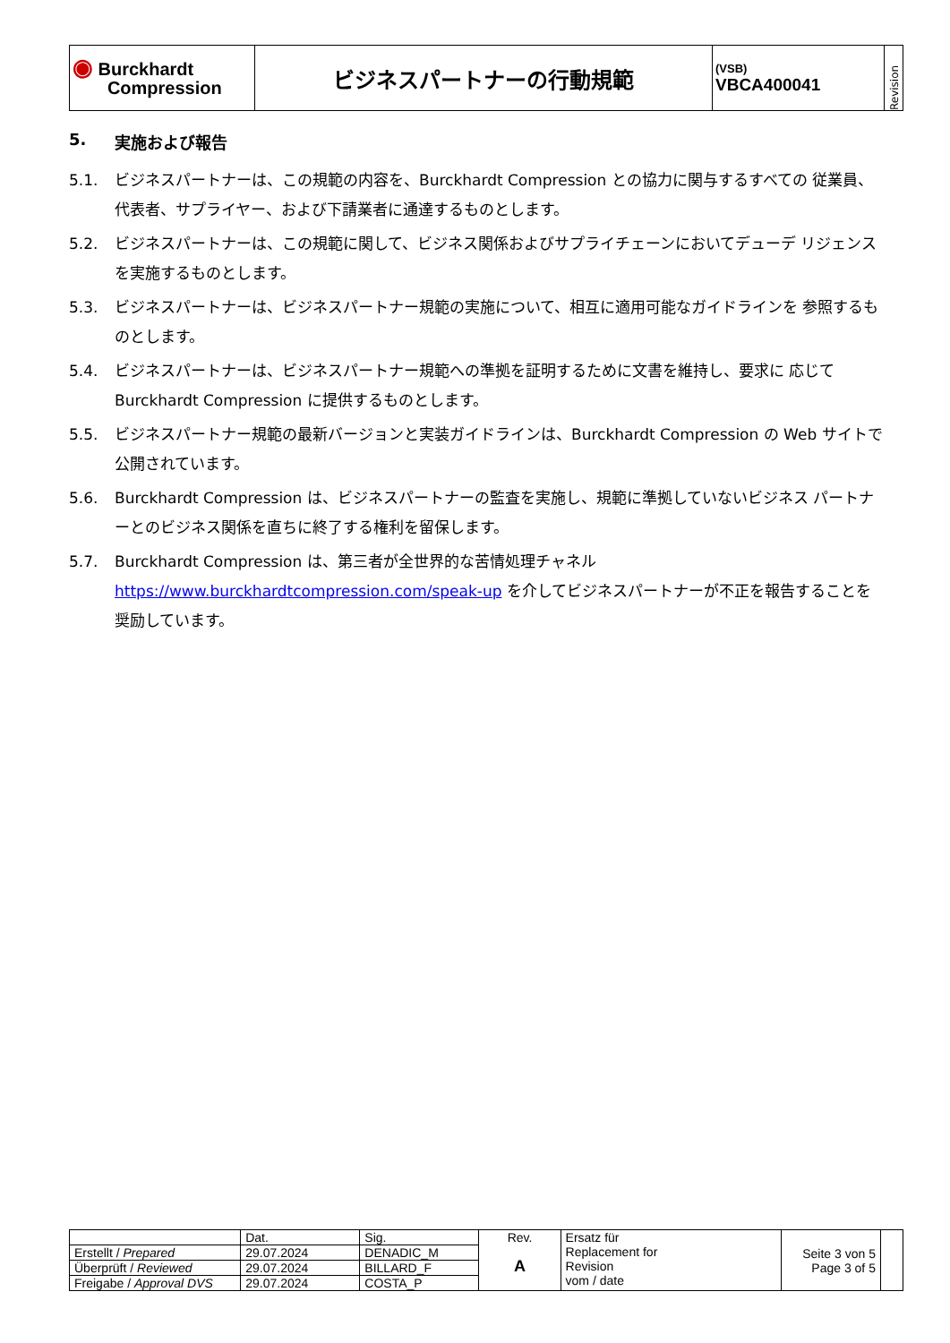| ◉ Burckhardt Compression | ビジネスパートナーの行動規範 | (VSB) VBCA400041 | Revision |
5. 実施および報告
5.1. ビジネスパートナーは、この規範の内容を、Burckhardt Compression との協力に関与するすべての 従業員、代表者、サプライヤー、および下請業者に通達するものとします。
5.2. ビジネスパートナーは、この規範に関して、ビジネス関係およびサプライチェーンにおいてデューデ リジェンスを実施するものとします。
5.3. ビジネスパートナーは、ビジネスパートナー規範の実施について、相互に適用可能なガイドラインを 参照するものとします。
5.4. ビジネスパートナーは、ビジネスパートナー規範への準拠を証明するために文書を維持し、要求に 応じて Burckhardt Compression に提供するものとします。
5.5. ビジネスパートナー規範の最新バージョンと実装ガイドラインは、Burckhardt Compression の Web サイトで公開されています。
5.6. Burckhardt Compression は、ビジネスパートナーの監査を実施し、規範に準拠していないビジネス パートナーとのビジネス関係を直ちに終了する権利を留保します。
5.7. Burckhardt Compression は、第三者が全世界的な苦情処理チャネル https://www.burckhardtcompression.com/speak-up を介してビジネスパートナーが不正を報告することを奨励しています。
| | Dat. | Sig. | Rev. A | Ersatz für Replacement for Revision vom / date | Seite 3 von 5 Page 3 of 5 | |
| Erstellt / Prepared | 29.07.2024 | DENADIC_M | | | | |
| Überprüft / Reviewed | 29.07.2024 | BILLARD_F | | | | |
| Freigabe / Approval DVS | 29.07.2024 | COSTA_P | | | | |